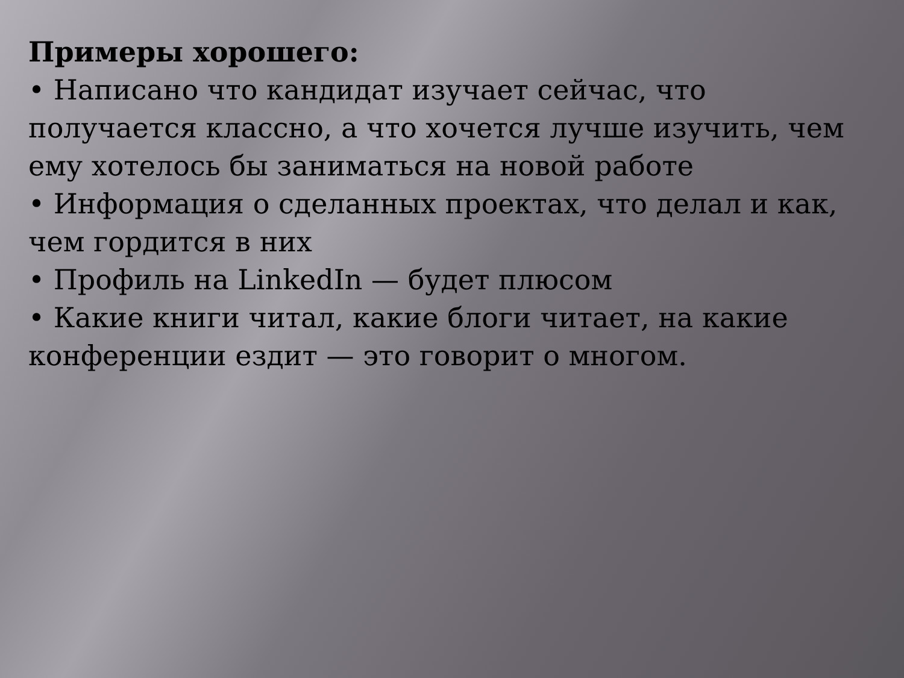Примеры хорошего:
• Написано что кандидат изучает сейчас, что получается классно, а что хочется лучше изучить, чем ему хотелось бы заниматься на новой работе
• Информация о сделанных проектах, что делал и как, чем гордится в них
• Профиль на LinkedIn — будет плюсом
• Какие книги читал, какие блоги читает, на какие конференции ездит — это говорит о многом.